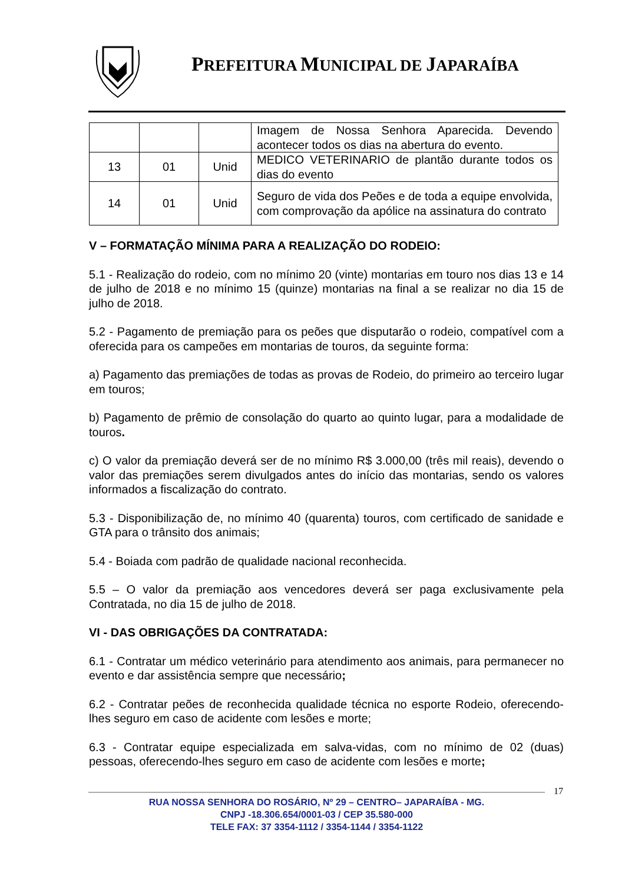PREFEITURA MUNICIPAL DE JAPARAÍBA
| | | | Imagem de Nossa Senhora Aparecida. Devendo acontecer todos os dias na abertura do evento. |
| 13 | 01 | Unid | MEDICO VETERINARIO de plantão durante todos os dias do evento |
| 14 | 01 | Unid | Seguro de vida dos Peões e de toda a equipe envolvida, com comprovação da apólice na assinatura do contrato |
V – FORMATAÇÃO MÍNIMA PARA A REALIZAÇÃO DO RODEIO:
5.1 - Realização do rodeio, com no mínimo 20 (vinte) montarias em touro nos dias 13 e 14 de julho de 2018 e no mínimo 15 (quinze) montarias na final a se realizar no dia 15 de julho de 2018.
5.2 - Pagamento de premiação para os peões que disputarão o rodeio, compatível com a oferecida para os campeões em montarias de touros, da seguinte forma:
a) Pagamento das premiações de todas as provas de Rodeio, do primeiro ao terceiro lugar em touros;
b) Pagamento de prêmio de consolação do quarto ao quinto lugar, para a modalidade de touros.
c) O valor da premiação deverá ser de no mínimo R$ 3.000,00 (três mil reais), devendo o valor das premiações serem divulgados antes do início das montarias, sendo os valores informados a fiscalização do contrato.
5.3 - Disponibilização de, no mínimo 40 (quarenta) touros, com certificado de sanidade e GTA para o trânsito dos animais;
5.4 - Boiada com padrão de qualidade nacional reconhecida.
5.5 – O valor da premiação aos vencedores deverá ser paga exclusivamente pela Contratada, no dia 15 de julho de 2018.
VI - DAS OBRIGAÇÕES DA CONTRATADA:
6.1 - Contratar um médico veterinário para atendimento aos animais, para permanecer no evento e dar assistência sempre que necessário;
6.2 - Contratar peões de reconhecida qualidade técnica no esporte Rodeio, oferecendo-lhes seguro em caso de acidente com lesões e morte;
6.3 - Contratar equipe especializada em salva-vidas, com no mínimo de 02 (duas) pessoas, oferecendo-lhes seguro em caso de acidente com lesões e morte;
17
RUA NOSSA SENHORA DO ROSÁRIO, Nº 29 – CENTRO– JAPARAÍBA - MG.
CNPJ -18.306.654/0001-03 / CEP 35.580-000
TELE FAX: 37 3354-1112 / 3354-1144 / 3354-1122